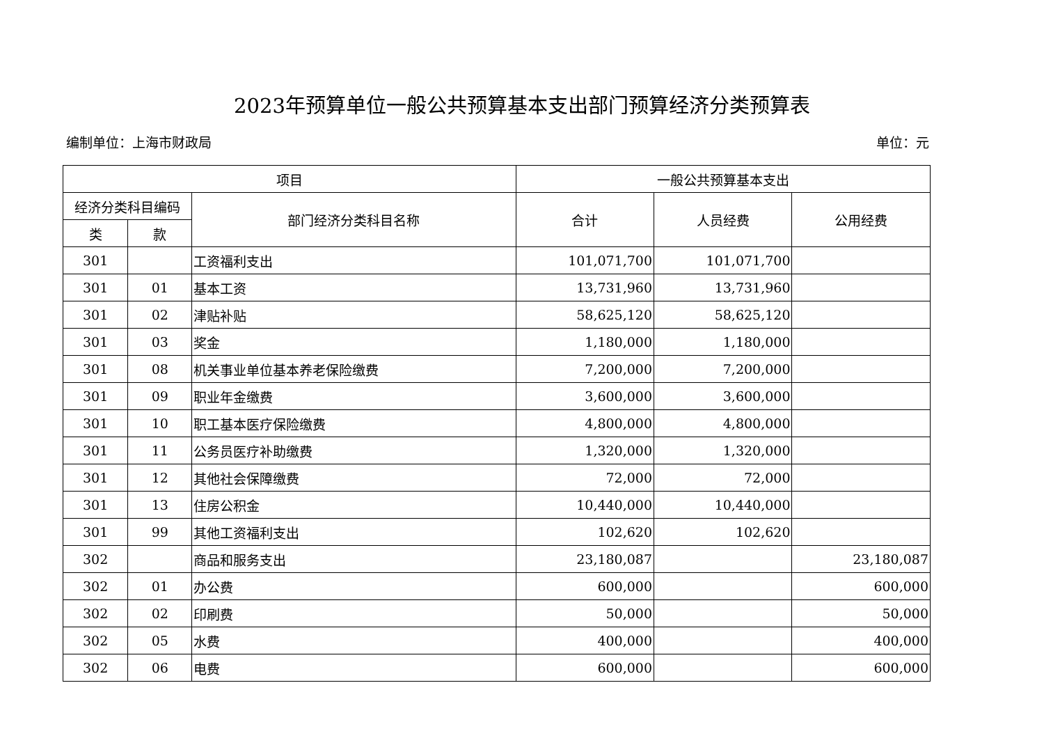2023年预算单位一般公共预算基本支出部门预算经济分类预算表
编制单位：上海市财政局 单位：元
| 项目 | | | 一般公共预算基本支出 | | |
| --- | --- | --- | --- | --- | --- |
| 经济分类科目编码 | | 部门经济分类科目名称 | 合计 | 人员经费 | 公用经费 |
| 类 | 款 | | | | |
| 301 | | 工资福利支出 | 101,071,700 | 101,071,700 | |
| 301 | 01 | 基本工资 | 13,731,960 | 13,731,960 | |
| 301 | 02 | 津贴补贴 | 58,625,120 | 58,625,120 | |
| 301 | 03 | 奖金 | 1,180,000 | 1,180,000 | |
| 301 | 08 | 机关事业单位基本养老保险缴费 | 7,200,000 | 7,200,000 | |
| 301 | 09 | 职业年金缴费 | 3,600,000 | 3,600,000 | |
| 301 | 10 | 职工基本医疗保险缴费 | 4,800,000 | 4,800,000 | |
| 301 | 11 | 公务员医疗补助缴费 | 1,320,000 | 1,320,000 | |
| 301 | 12 | 其他社会保障缴费 | 72,000 | 72,000 | |
| 301 | 13 | 住房公积金 | 10,440,000 | 10,440,000 | |
| 301 | 99 | 其他工资福利支出 | 102,620 | 102,620 | |
| 302 | | 商品和服务支出 | 23,180,087 | | 23,180,087 |
| 302 | 01 | 办公费 | 600,000 | | 600,000 |
| 302 | 02 | 印刷费 | 50,000 | | 50,000 |
| 302 | 05 | 水费 | 400,000 | | 400,000 |
| 302 | 06 | 电费 | 600,000 | | 600,000 |